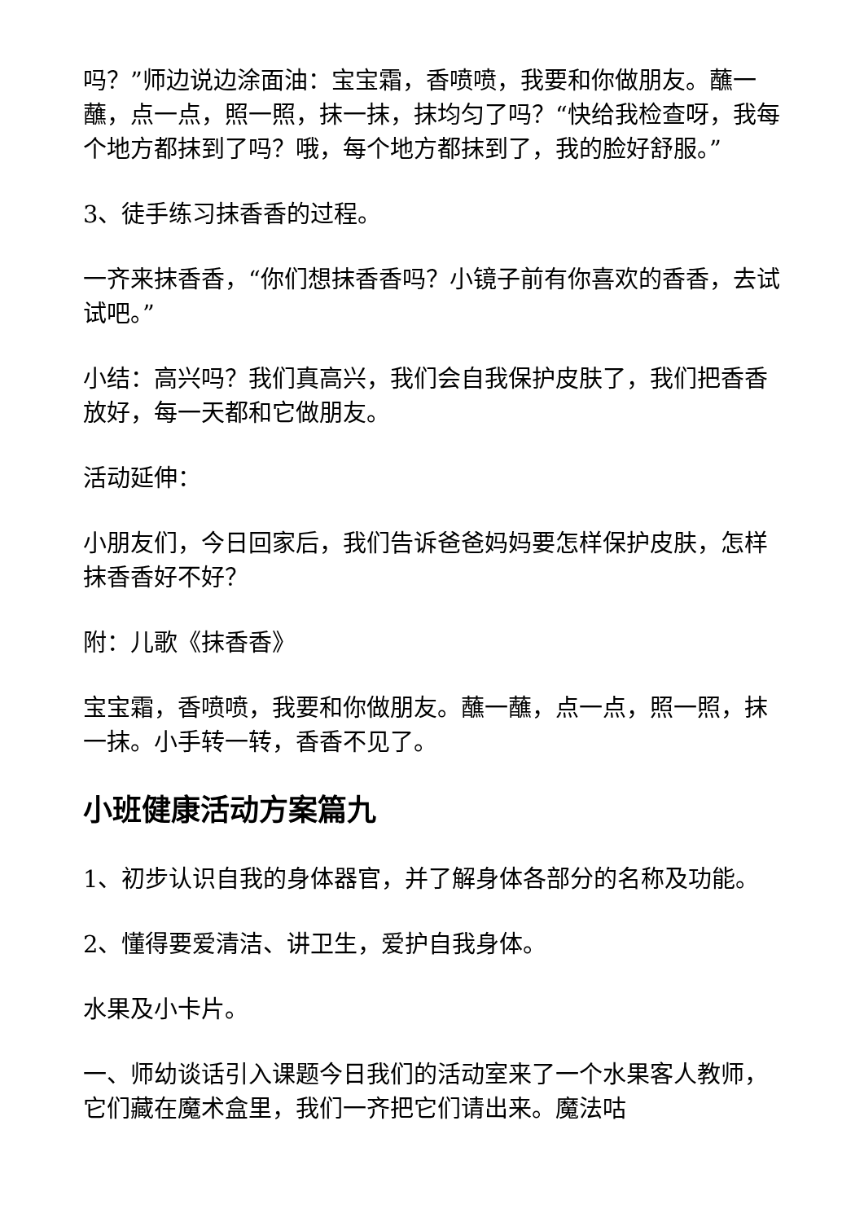吗？”师边说边涂面油：宝宝霜，香喷喷，我要和你做朋友。蘸一蘸，点一点，照一照，抹一抹，抹均匀了吗？“快给我检查呀，我每个地方都抹到了吗？哦，每个地方都抹到了，我的脸好舒服。”
3、徒手练习抹香香的过程。
一齐来抹香香，“你们想抹香香吗？小镜子前有你喜欢的香香，去试试吧。”
小结：高兴吗？我们真高兴，我们会自我保护皮肤了，我们把香香放好，每一天都和它做朋友。
活动延伸：
小朋友们，今日回家后，我们告诉爸爸妈妈要怎样保护皮肤，怎样抹香香好不好？
附：儿歌《抹香香》
宝宝霜，香喷喷，我要和你做朋友。蘸一蘸，点一点，照一照，抹一抹。小手转一转，香香不见了。
小班健康活动方案篇九
1、初步认识自我的身体器官，并了解身体各部分的名称及功能。
2、懂得要爱清洁、讲卫生，爱护自我身体。
水果及小卡片。
一、师幼谈话引入课题今日我们的活动室来了一个水果客人教师，它们藏在魔术盒里，我们一齐把它们请出来。魔法咕